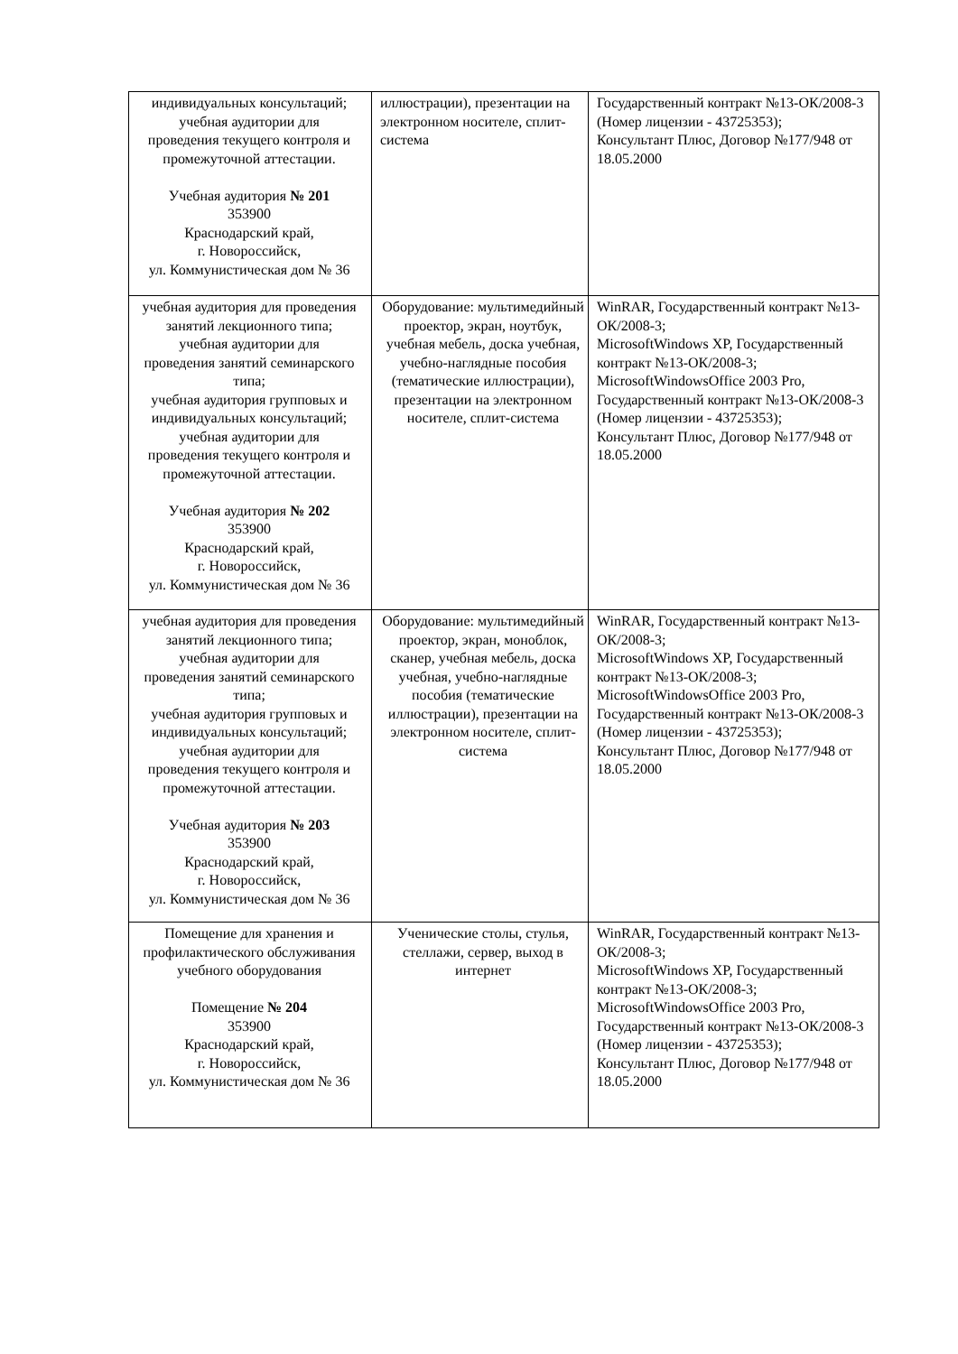| индивидуальных консультаций; учебная аудитории для проведения текущего контроля и промежуточной аттестации. Учебная аудитория № 201 353900 Краснодарский край, г. Новороссийск, ул. Коммунистическая дом № 36 | иллюстрации), презентации на электронном носителе, сплит-система | Государственный контракт №13-ОК/2008-3 (Номер лицензии - 43725353); Консультант Плюс, Договор №177/948 от 18.05.2000 |
| учебная аудитория для проведения занятий лекционного типа; учебная аудитории для проведения занятий семинарского типа; учебная аудитория групповых и индивидуальных консультаций; учебная аудитории для проведения текущего контроля и промежуточной аттестации. Учебная аудитория № 202 353900 Краснодарский край, г. Новороссийск, ул. Коммунистическая дом № 36 | Оборудование: мультимедийный проектор, экран, ноутбук, учебная мебель, доска учебная, учебно-наглядные пособия (тематические иллюстрации), презентации на электронном носителе, сплит-система | WinRAR, Государственный контракт №13-ОК/2008-3; MicrosoftWindows XP, Государственный контракт №13-ОК/2008-3; MicrosoftWindowsOffice 2003 Pro, Государственный контракт №13-ОК/2008-3 (Номер лицензии - 43725353); Консультант Плюс, Договор №177/948 от 18.05.2000 |
| учебная аудитория для проведения занятий лекционного типа; учебная аудитории для проведения занятий семинарского типа; учебная аудитория групповых и индивидуальных консультаций; учебная аудитории для проведения текущего контроля и промежуточной аттестации. Учебная аудитория № 203 353900 Краснодарский край, г. Новороссийск, ул. Коммунистическая дом № 36 | Оборудование: мультимедийный проектор, экран, моноблок, сканер, учебная мебель, доска учебная, учебно-наглядные пособия (тематические иллюстрации), презентации на электронном носителе, сплит-система | WinRAR, Государственный контракт №13-ОК/2008-3; MicrosoftWindows XP, Государственный контракт №13-ОК/2008-3; MicrosoftWindowsOffice 2003 Pro, Государственный контракт №13-ОК/2008-3 (Номер лицензии - 43725353); Консультант Плюс, Договор №177/948 от 18.05.2000 |
| Помещение для хранения и профилактического обслуживания учебного оборудования Помещение № 204 353900 Краснодарский край, г. Новороссийск, ул. Коммунистическая дом № 36 | Ученические столы, стулья, стеллажи, сервер, выход в интернет | WinRAR, Государственный контракт №13-ОК/2008-3; MicrosoftWindows XP, Государственный контракт №13-ОК/2008-3; MicrosoftWindowsOffice 2003 Pro, Государственный контракт №13-ОК/2008-3 (Номер лицензии - 43725353); Консультант Плюс, Договор №177/948 от 18.05.2000 |